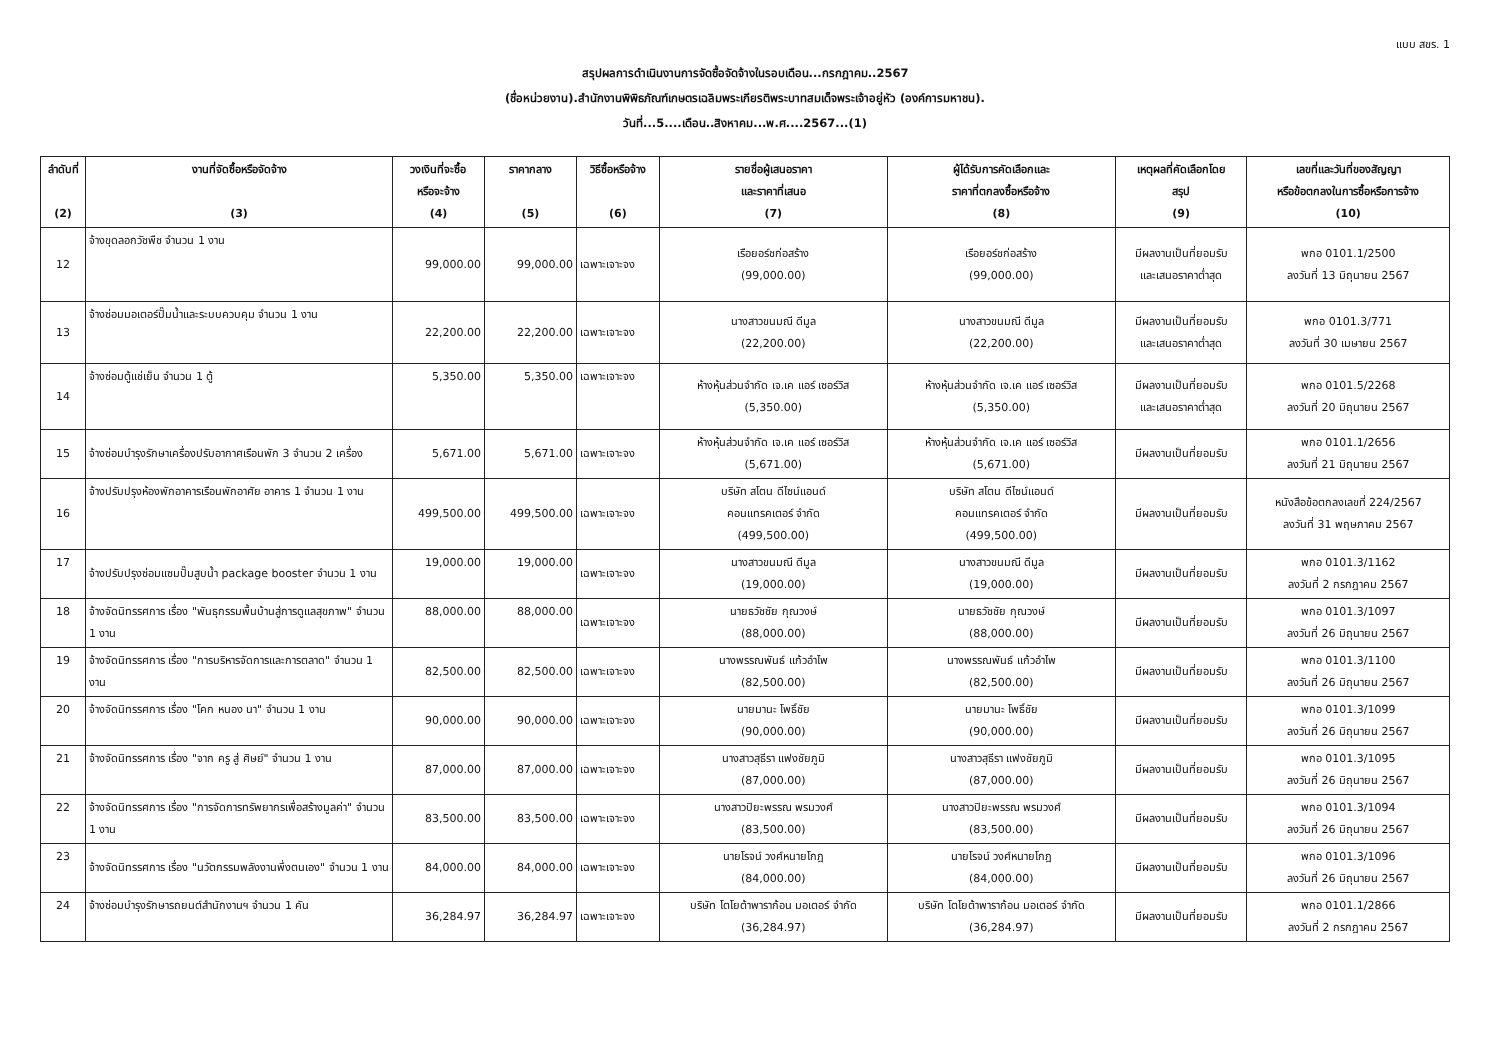แบบ สขร. 1
สรุปผลการดำเนินงานการจัดซื้อจัดจ้างในรอบเดือน...กรกฎาคม..2567
(ชื่อหน่วยงาน).สำนักงานพิพิธภัณฑ์เกษตรเฉลิมพระเกียรติพระบาทสมเด็จพระเจ้าอยู่หัว (องค์การมหาชน).
วันที่...5....เดือน..สิงหาคม...พ.ศ....2567...(1)
| ลำดับที่ (2) | งานที่จัดซื้อหรือจัดจ้าง (3) | วงเงินที่จะซื้อ หรือจะจ้าง (4) | ราคากลาง (5) | วิธีซื้อหรือจ้าง (6) | รายชื่อผู้เสนอราคา และราคาที่เสนอ (7) | ผู้ได้รับการคัดเลือกและ ราคาที่ตกลงซื้อหรือจ้าง (8) | เหตุผลที่คัดเลือกโดย สรุป (9) | เลขที่และวันที่ของสัญญา หรือข้อตกลงในการซื้อหรือการจ้าง (10) |
| --- | --- | --- | --- | --- | --- | --- | --- | --- |
| 12 | จ้างขุดลอกวัชพืช จำนวน 1 งาน | 99,000.00 | 99,000.00 | เฉพาะเจาะจง | เรือยอร์ชก่อสร้าง (99,000.00) | เรือยอร์ชก่อสร้าง (99,000.00) | มีผลงานเป็นที่ยอมรับ และเสนอราคาต่ำสุด | พกอ 0101.1/2500 ลงวันที่ 13 มิถุนายน 2567 |
| 13 | จ้างซ่อมมอเตอร์ปั๊มน้ำและระบบควบคุม จำนวน 1 งาน | 22,200.00 | 22,200.00 | เฉพาะเจาะจง | นางสาวขนมณี ดีมูล (22,200.00) | นางสาวขนมณี ดีมูล (22,200.00) | มีผลงานเป็นที่ยอมรับ และเสนอราคาต่ำสุด | พกอ 0101.3/771 ลงวันที่ 30 เมษายน 2567 |
| 14 | จ้างซ่อมตู้แช่เย็น จำนวน 1 ตู้ | 5,350.00 | 5,350.00 | เฉพาะเจาะจง | ห้างหุ้นส่วนจำกัด เจ.เค แอร์ เซอร์วิส (5,350.00) | ห้างหุ้นส่วนจำกัด เจ.เค แอร์ เซอร์วิส (5,350.00) | มีผลงานเป็นที่ยอมรับ และเสนอราคาต่ำสุด | พกอ 0101.5/2268 ลงวันที่ 20 มิถุนายน 2567 |
| 15 | จ้างซ่อมบำรุงรักษาเครื่องปรับอากาศเรือนพัก 3 จำนวน 2 เครื่อง | 5,671.00 | 5,671.00 | เฉพาะเจาะจง | ห้างหุ้นส่วนจำกัด เจ.เค แอร์ เซอร์วิส (5,671.00) | ห้างหุ้นส่วนจำกัด เจ.เค แอร์ เซอร์วิส (5,671.00) | มีผลงานเป็นที่ยอมรับ | พกอ 0101.1/2656 ลงวันที่ 21 มิถุนายน 2567 |
| 16 | จ้างปรับปรุงห้องพักอาคารเรือนพักอาศัย อาคาร 1 จำนวน 1 งาน | 499,500.00 | 499,500.00 | เฉพาะเจาะจง | บริษัท สโตน ดีไซน์แอนด์ คอนแทรคเตอร์ จำกัด (499,500.00) | บริษัท สโตน ดีไซน์แอนด์ คอนแทรคเตอร์ จำกัด (499,500.00) | มีผลงานเป็นที่ยอมรับ | หนังสือข้อตกลงเลขที่ 224/2567 ลงวันที่ 31 พฤษภาคม 2567 |
| 17 | จ้างปรับปรุงซ่อมแซมปั๊มสูบน้ำ package booster จำนวน 1 งาน | 19,000.00 | 19,000.00 | เฉพาะเจาะจง | นางสาวขนมณี ดีมูล (19,000.00) | นางสาวขนมณี ดีมูล (19,000.00) | มีผลงานเป็นที่ยอมรับ | พกอ 0101.3/1162 ลงวันที่ 2 กรกฎาคม 2567 |
| 18 | จ้างจัดนิทรรศการ เรื่อง "พันธุกรรมพื้นบ้านสู่การดูแลสุขภาพ" จำนวน 1 งาน | 88,000.00 | 88,000.00 | เฉพาะเจาะจง | นายธวัชชัย กุณวงษ์ (88,000.00) | นายธวัชชัย กุณวงษ์ (88,000.00) | มีผลงานเป็นที่ยอมรับ | พกอ 0101.3/1097 ลงวันที่ 26 มิถุนายน 2567 |
| 19 | จ้างจัดนิทรรศการ เรื่อง "การบริหารจัดการและการตลาด" จำนวน 1 งาน | 82,500.00 | 82,500.00 | เฉพาะเจาะจง | นางพรรณพันธ์ แก้วอำไพ (82,500.00) | นางพรรณพันธ์ แก้วอำไพ (82,500.00) | มีผลงานเป็นที่ยอมรับ | พกอ 0101.3/1100 ลงวันที่ 26 มิถุนายน 2567 |
| 20 | จ้างจัดนิทรรศการ เรื่อง "โคก หนอง นา" จำนวน 1 งาน | 90,000.00 | 90,000.00 | เฉพาะเจาะจง | นายมานะ โพธิ์ชัย (90,000.00) | นายมานะ โพธิ์ชัย (90,000.00) | มีผลงานเป็นที่ยอมรับ | พกอ 0101.3/1099 ลงวันที่ 26 มิถุนายน 2567 |
| 21 | จ้างจัดนิทรรศการ เรื่อง "จาก ครู สู่ ศิษย์" จำนวน 1 งาน | 87,000.00 | 87,000.00 | เฉพาะเจาะจง | นางสาวสุธีรา แฟงชัยภูมิ (87,000.00) | นางสาวสุธีรา แฟงชัยภูมิ (87,000.00) | มีผลงานเป็นที่ยอมรับ | พกอ 0101.3/1095 ลงวันที่ 26 มิถุนายน 2567 |
| 22 | จ้างจัดนิทรรศการ เรื่อง "การจัดการทรัพยากรเพื่อสร้างมูลค่า" จำนวน 1 งาน | 83,500.00 | 83,500.00 | เฉพาะเจาะจง | นางสาวปิยะพรรณ พรมวงศ์ (83,500.00) | นางสาวปิยะพรรณ พรมวงศ์ (83,500.00) | มีผลงานเป็นที่ยอมรับ | พกอ 0101.3/1094 ลงวันที่ 26 มิถุนายน 2567 |
| 23 | จ้างจัดนิทรรศการ เรื่อง "นวัตกรรมพลังงานพึ่งตนเอง" จำนวน 1 งาน | 84,000.00 | 84,000.00 | เฉพาะเจาะจง | นายโรจน์ วงศ์หนายโกฎ (84,000.00) | นายโรจน์ วงศ์หนายโกฎ (84,000.00) | มีผลงานเป็นที่ยอมรับ | พกอ 0101.3/1096 ลงวันที่ 26 มิถุนายน 2567 |
| 24 | จ้างซ่อมบำรุงรักษารถยนต์สำนักงานฯ จำนวน 1 คัน | 36,284.97 | 36,284.97 | เฉพาะเจาะจง | บริษัท โตโยต้าพาราก้อน มอเตอร์ จำกัด (36,284.97) | บริษัท โตโยต้าพาราก้อน มอเตอร์ จำกัด (36,284.97) | มีผลงานเป็นที่ยอมรับ | พกอ 0101.1/2866 ลงวันที่ 2 กรกฎาคม 2567 |